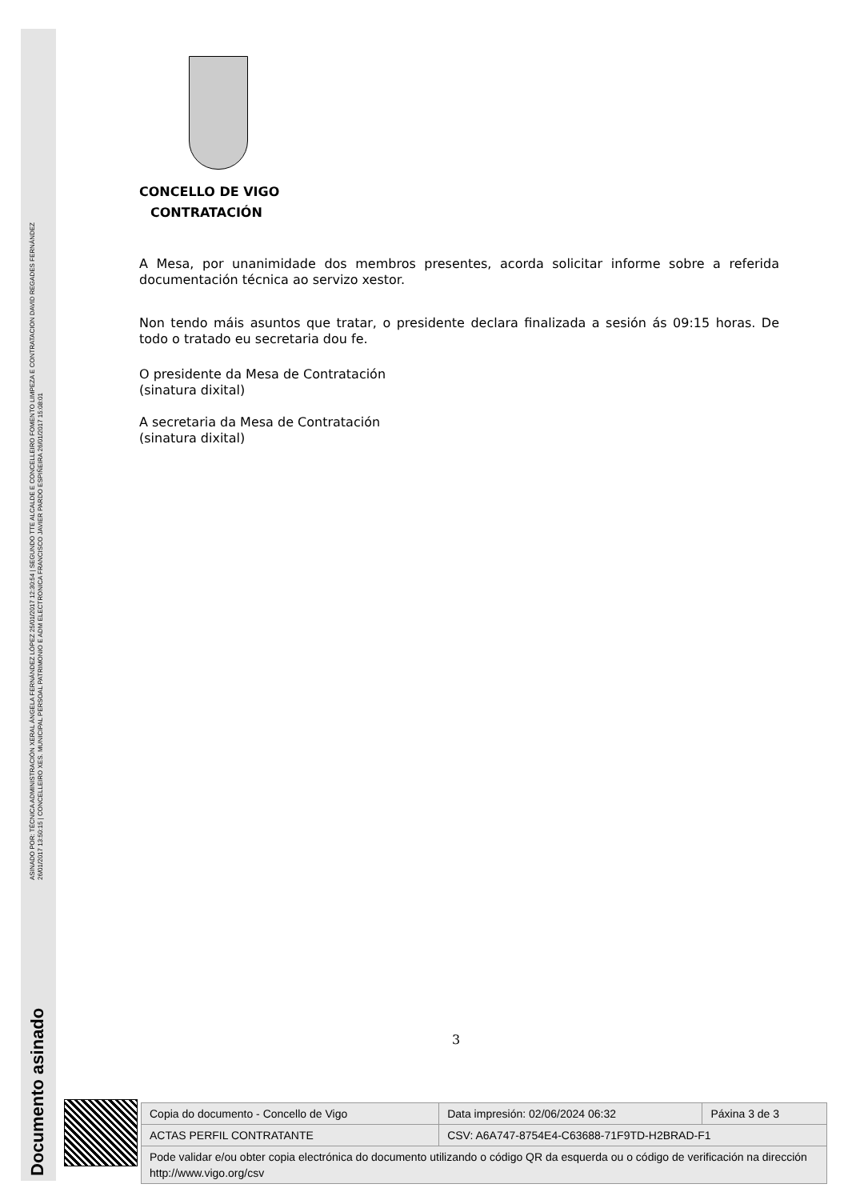ASINADO POR: TÉCNICA ADMINISTRACIÓN XERAL ÁNGELA FERNÁNDEZ LÓPEZ 25/01/2017 12:30:54 | SEGUNDO TTE ALCALDE E CONCELLEIRO FOMENTO LIMPEZA E CONTRATACION DAVID REGADES FERNÁNDEZ
26/01/2017 13:50:15 | CONCELLEIRO XES. MUNICIPAL PERSOAL PATRIMONIO E ADM ELECTRONICA FRANCISCO JAVIER PARDO ESPIÑEIRA 26/01/2017 15:08:01
Documento asinado
CONCELLO DE VIGO
CONTRATACIÓN
A Mesa, por unanimidade dos membros presentes, acorda solicitar informe sobre a referida documentación técnica ao servizo xestor.
Non tendo máis asuntos que tratar, o presidente declara finalizada a sesión ás 09:15 horas. De todo o tratado eu secretaria dou fe.
O presidente da Mesa de Contratación
(sinatura dixital)
A secretaria da Mesa de Contratación
(sinatura dixital)
3
| Copia do documento - Concello de Vigo | Data impresión: 02/06/2024 06:32 | Páxina 3 de 3 |
| ACTAS PERFIL CONTRATANTE | CSV: A6A747-8754E4-C63688-71F9TD-H2BRAD-F1 | |
| Pode validar e/ou obter copia electrónica do documento utilizando o código QR da esquerda ou o código de verificación na dirección http://www.vigo.org/csv | | |